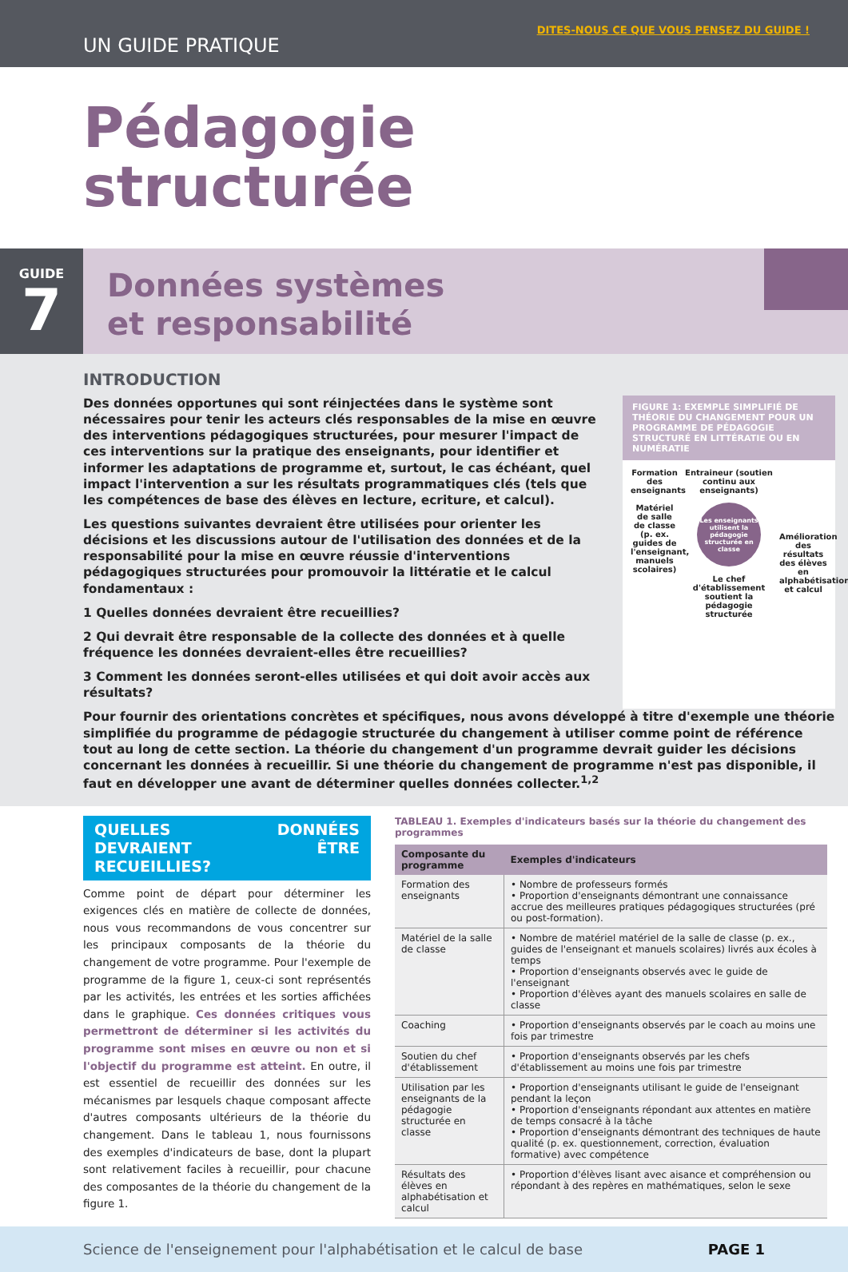UN GUIDE PRATIQUE
DITES-NOUS CE QUE VOUS PENSEZ DU GUIDE !
Pédagogie
structurée
GUIDE
7
Données systèmes
et responsabilité
INTRODUCTION
Des données opportunes qui sont réinjectées dans le système sont nécessaires pour tenir les acteurs clés responsables de la mise en œuvre des interventions pédagogiques structurées, pour mesurer l'impact de ces interventions sur la pratique des enseignants, pour identifier et informer les adaptations de programme et, surtout, le cas échéant, quel impact l'intervention a sur les résultats programmatiques clés (tels que les compétences de base des élèves en lecture, ecriture, et calcul).
Les questions suivantes devraient être utilisées pour orienter les décisions et les discussions autour de l'utilisation des données et de la responsabilité pour la mise en œuvre réussie d'interventions pédagogiques structurées pour promouvoir la littératie et le calcul fondamentaux :
1 Quelles données devraient être recueillies?
2 Qui devrait être responsable de la collecte des données et à quelle fréquence les données devraient-elles être recueillies?
3 Comment les données seront-elles utilisées et qui doit avoir accès aux résultats?
FIGURE 1: EXEMPLE SIMPLIFIÉ DE THÉORIE DU CHANGEMENT POUR UN PROGRAMME DE PÉDAGOGIE STRUCTURÉ EN LITTÉRATIE OU EN NUMÉRATIE
Formation des enseignants
Matériel de salle de classe (p. ex. guides de l'enseignant, manuels scolaires)
Entraineur (soutien continu aux enseignants)
Les enseignants utilisent la pédagogie structurée en classe
Le chef d'établissement soutient la pédagogie structurée
Amélioration des résultats des élèves en alphabétisation et calcul
Pour fournir des orientations concrètes et spécifiques, nous avons développé à titre d'exemple une théorie simplifiée du programme de pédagogie structurée du changement à utiliser comme point de référence tout au long de cette section. La théorie du changement d'un programme devrait guider les décisions concernant les données à recueillir. Si une théorie du changement de programme n'est pas disponible, il faut en développer une avant de déterminer quelles données collecter.<sup>1,2</sup>
QUELLES DONNÉES DEVRAIENT ÊTRE RECUEILLIES?
Comme point de départ pour déterminer les exigences clés en matière de collecte de données, nous vous recommandons de vous concentrer sur les principaux composants de la théorie du changement de votre programme. Pour l'exemple de programme de la figure 1, ceux-ci sont représentés par les activités, les entrées et les sorties affichées dans le graphique. Ces données critiques vous permettront de déterminer si les activités du programme sont mises en œuvre ou non et si l'objectif du programme est atteint. En outre, il est essentiel de recueillir des données sur les mécanismes par lesquels chaque composant affecte d'autres composants ultérieurs de la théorie du changement. Dans le tableau 1, nous fournissons des exemples d'indicateurs de base, dont la plupart sont relativement faciles à recueillir, pour chacune des composantes de la théorie du changement de la figure 1.
TABLEAU 1. Exemples d'indicateurs basés sur la théorie du changement des programmes
| Composante du programme | Exemples d'indicateurs |
| --- | --- |
| Formation des enseignants | • Nombre de professeurs formés • Proportion d'enseignants démontrant une connaissance accrue des meilleures pratiques pédagogiques structurées (pré ou post-formation). |
| Matériel de la salle de classe | • Nombre de matériel matériel de la salle de classe (p. ex., guides de l'enseignant et manuels scolaires) livrés aux écoles à temps • Proportion d'enseignants observés avec le guide de l'enseignant • Proportion d'élèves ayant des manuels scolaires en salle de classe |
| Coaching | • Proportion d'enseignants observés par le coach au moins une fois par trimestre |
| Soutien du chef d'établissement | • Proportion d'enseignants observés par les chefs d'établissement au moins une fois par trimestre |
| Utilisation par les enseignants de la pédagogie structurée en classe | • Proportion d'enseignants utilisant le guide de l'enseignant pendant la leçon • Proportion d'enseignants répondant aux attentes en matière de temps consacré à la tâche • Proportion d'enseignants démontrant des techniques de haute qualité (p. ex. questionnement, correction, évaluation formative) avec compétence |
| Résultats des élèves en alphabétisation et calcul | • Proportion d'élèves lisant avec aisance et compréhension ou répondant à des repères en mathématiques, selon le sexe |
Science de l'enseignement pour l'alphabétisation et le calcul de base PAGE 1